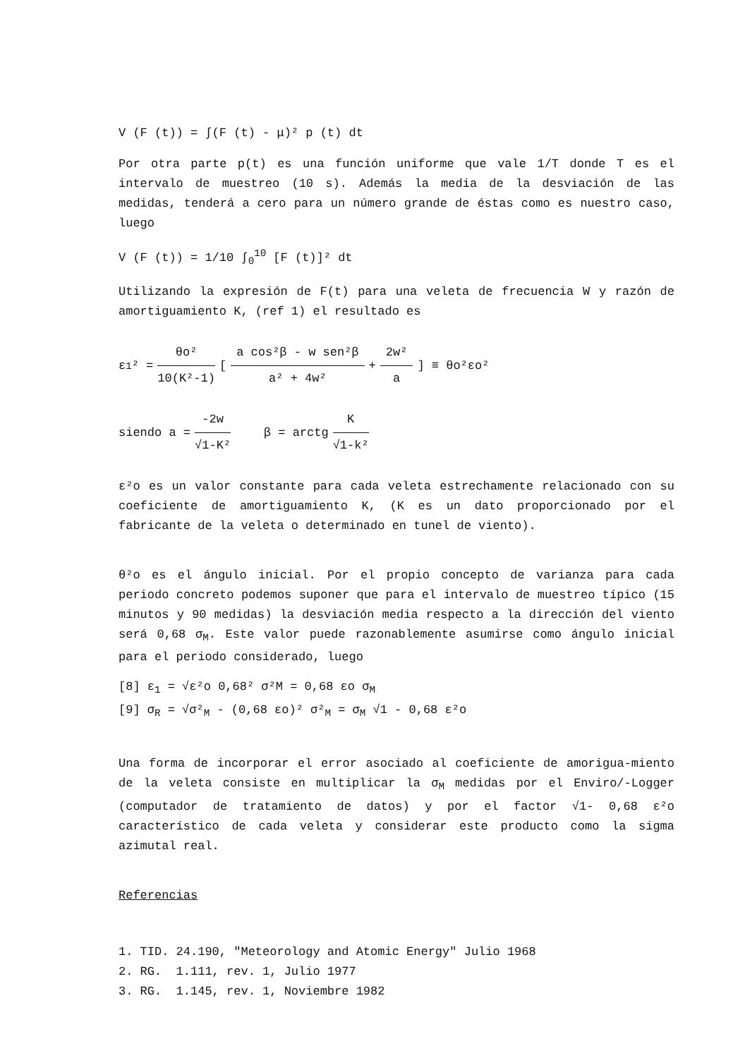V (F (t)) = ∫(F (t) - μ)² p (t) dt
Por otra parte p(t) es una función uniforme que vale 1/T donde T es el intervalo de muestreo (10 s). Además la media de la desviación de las medidas, tenderá a cero para un número grande de éstas como es nuestro caso, luego
V (F (t)) = 1/10 ∫<sub>0</sub><sup>10</sup> [F (t)]² dt
Utilizando la expresión de F(t) para una veleta de frecuencia W y razón de amortiguamiento K, (ref 1) el resultado es
ε<sub>1</sub>² = θo² 10(K²-1) [ a cos²β - w sen²β a² + 4w² + 2w² a] ≡ θo²εo²
siendo a = -2w √1-K² β = arctg K √1-k²
ε²o es un valor constante para cada veleta estrechamente relacionado con su coeficiente de amortiguamiento K, (K es un dato proporcionado por el fabricante de la veleta o determinado en tunel de viento).
θ²o es el ángulo inicial. Por el propio concepto de varianza para cada periodo concreto podemos suponer que para el intervalo de muestreo típico (15 minutos y 90 medidas) la desviación media respecto a la dirección del viento será 0,68 σ<sub>M</sub>. Este valor puede razonablemente asumirse como ángulo inicial para el periodo considerado, luego
[8] ε<sub>1</sub> = √ε²o 0,68² σ²M = 0,68 εo σ<sub>M</sub> [9] σ<sub>R</sub> = √σ²<sub>M</sub> - (0,68 εo)² σ²<sub>M</sub> = σ<sub>M</sub> √1 - 0,68 ε²o
Una forma de incorporar el error asociado al coeficiente de amorigua-miento de la veleta consiste en multiplicar la σ<sub>M</sub> medidas por el Enviro/-Logger (computador de tratamiento de datos) y por el factor √1- 0,68 ε²o característico de cada veleta y considerar este producto como la sigma azimutal real.
Referencias
1. TID. 24.190, "Meteorology and Atomic Energy" Julio 1968 2. RG. 1.111, rev. 1, Julio 1977 3. RG. 1.145, rev. 1, Noviembre 1982